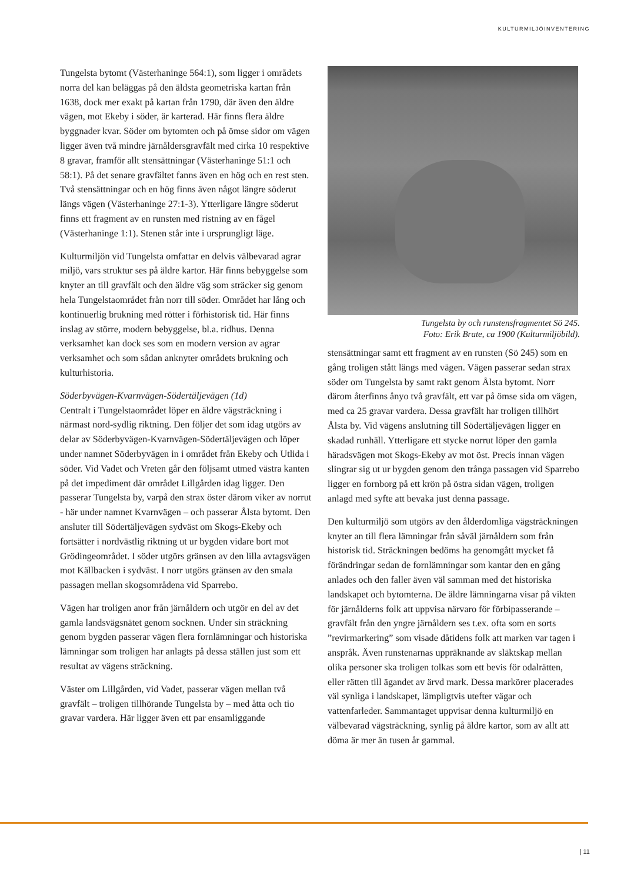KULTURMILJÖINVENTERING
Tungelsta bytomt (Västerhaninge 564:1), som ligger i områdets norra del kan beläggas på den äldsta geometriska kartan från 1638, dock mer exakt på kartan från 1790, där även den äldre vägen, mot Ekeby i söder, är karterad. Här finns flera äldre byggnader kvar. Söder om bytomten och på ömse sidor om vägen ligger även två mindre järnåldersgravfält med cirka 10 respektive 8 gravar, framför allt stensättningar (Västerhaninge 51:1 och 58:1). På det senare gravfältet fanns även en hög och en rest sten. Två stensättningar och en hög finns även något längre söderut längs vägen (Västerhaninge 27:1-3). Ytterligare längre söderut finns ett fragment av en runsten med ristning av en fågel (Västerhaninge 1:1). Stenen står inte i ursprungligt läge.
Kulturmiljön vid Tungelsta omfattar en delvis välbevarad agrar miljö, vars struktur ses på äldre kartor. Här finns bebyggelse som knyter an till gravfält och den äldre väg som sträcker sig genom hela Tungelstaområdet från norr till söder. Området har lång och kontinuerlig brukning med rötter i förhistorisk tid. Här finns inslag av större, modern bebyggelse, bl.a. ridhus. Denna verksamhet kan dock ses som en modern version av agrar verksamhet och som sådan anknyter områdets brukning och kulturhistoria.
Söderbyvägen-Kvarnvägen-Södertäljevägen (1d)
Centralt i Tungelstaområdet löper en äldre vägsträckning i närmast nord-sydlig riktning. Den följer det som idag utgörs av delar av Söderbyvägen-Kvarnvägen-Södertäljevägen och löper under namnet Söderbyvägen in i området från Ekeby och Utlida i söder. Vid Vadet och Vreten går den följsamt utmed västra kanten på det impediment där området Lillgården idag ligger. Den passerar Tungelsta by, varpå den strax öster därom viker av norrut - här under namnet Kvarnvägen – och passerar Ålsta bytomt. Den ansluter till Södertäljevägen sydväst om Skogs-Ekeby och fortsätter i nordvästlig riktning ut ur bygden vidare bort mot Grödingeområdet. I söder utgörs gränsen av den lilla avtagsvägen mot Källbacken i sydväst. I norr utgörs gränsen av den smala passagen mellan skogsområdena vid Sparrebo.
Vägen har troligen anor från järnåldern och utgör en del av det gamla landsvägsnätet genom socknen. Under sin sträckning genom bygden passerar vägen flera fornlämningar och historiska lämningar som troligen har anlagts på dessa ställen just som ett resultat av vägens sträckning.
Väster om Lillgården, vid Vadet, passerar vägen mellan två gravfält – troligen tillhörande Tungelsta by – med åtta och tio gravar vardera. Här ligger även ett par ensamliggande
Tungelsta by och runstensfragmentet Sö 245.
Foto: Erik Brate, ca 1900 (Kulturmiljöbild).
stensättningar samt ett fragment av en runsten (Sö 245) som en gång troligen stått längs med vägen. Vägen passerar sedan strax söder om Tungelsta by samt rakt genom Ålsta bytomt. Norr därom återfinns ånyo två gravfält, ett var på ömse sida om vägen, med ca 25 gravar vardera. Dessa gravfält har troligen tillhört Ålsta by. Vid vägens anslutning till Södertäljevägen ligger en skadad runhäll. Ytterligare ett stycke norrut löper den gamla häradsvägen mot Skogs-Ekeby av mot öst. Precis innan vägen slingrar sig ut ur bygden genom den trånga passagen vid Sparrebo ligger en fornborg på ett krön på östra sidan vägen, troligen anlagd med syfte att bevaka just denna passage.
Den kulturmiljö som utgörs av den ålderdomliga vägsträckningen knyter an till flera lämningar från såväl järnåldern som från historisk tid. Sträckningen bedöms ha genomgått mycket få förändringar sedan de fornlämningar som kantar den en gång anlades och den faller även väl samman med det historiska landskapet och bytomterna. De äldre lämningarna visar på vikten för järnålderns folk att uppvisa närvaro för förbipasserande – gravfält från den yngre järnåldern ses t.ex. ofta som en sorts ”revirmarkering” som visade dåtidens folk att marken var tagen i anspråk. Även runstenarnas uppräknande av släktskap mellan olika personer ska troligen tolkas som ett bevis för odalrätten, eller rätten till ägandet av ärvd mark. Dessa markörer placerades väl synliga i landskapet, lämpligtvis utefter vägar och vattenfarleder. Sammantaget uppvisar denna kulturmiljö en välbevarad vägsträckning, synlig på äldre kartor, som av allt att döma är mer än tusen år gammal.
| 11